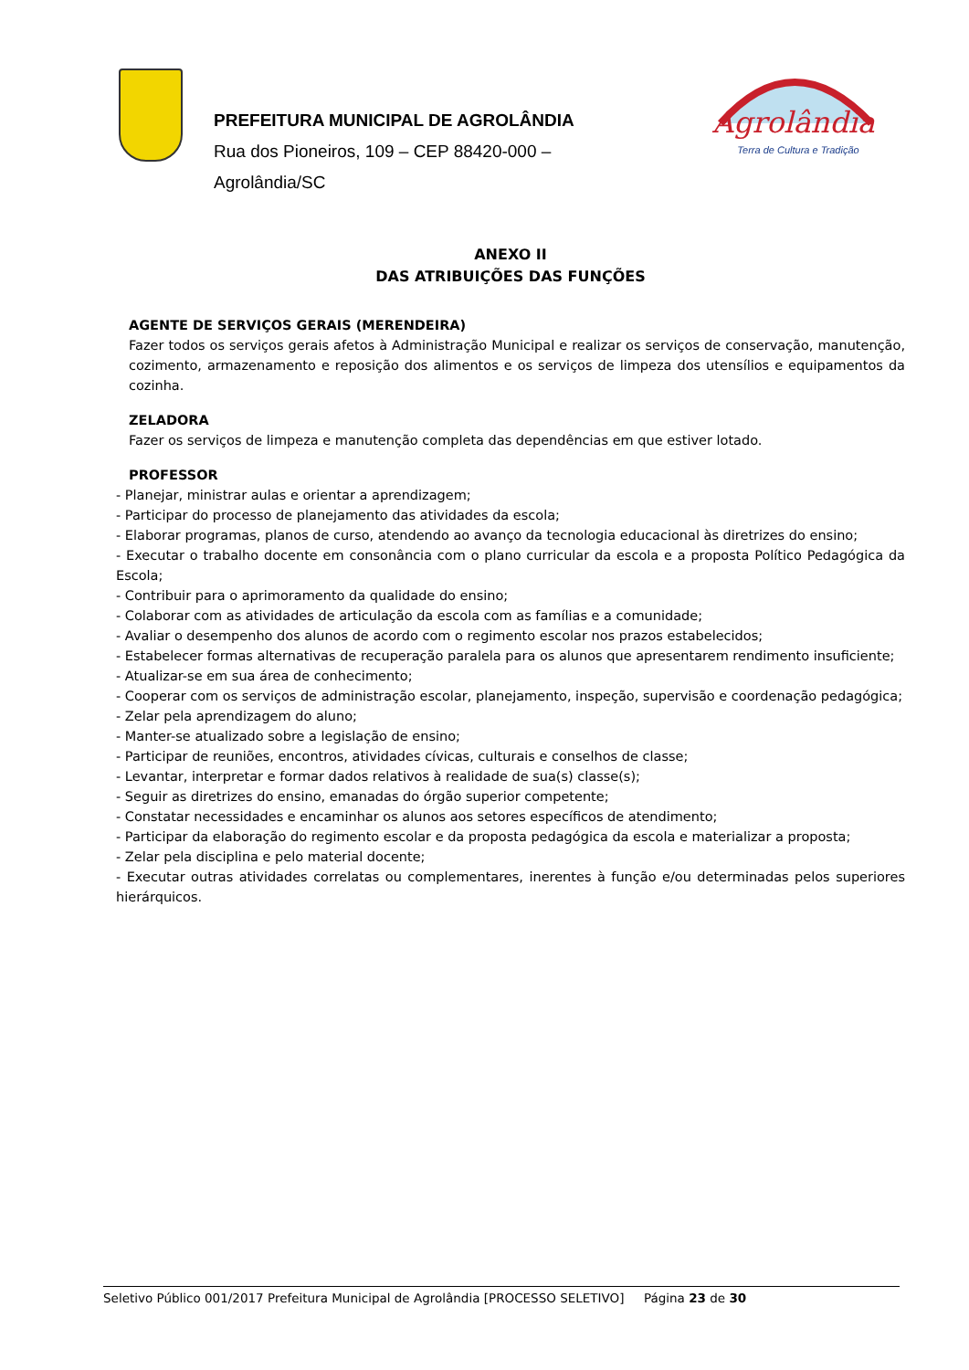PREFEITURA MUNICIPAL DE AGROLÂNDIA
Rua dos Pioneiros, 109 – CEP 88420-000 –
Agrolândia/SC
Agrolândia
Terra de Cultura e Tradição
ANEXO II
DAS ATRIBUIÇÕES DAS FUNÇÕES
AGENTE DE SERVIÇOS GERAIS (MERENDEIRA)
Fazer todos os serviços gerais afetos à Administração Municipal e realizar os serviços de conservação, manutenção, cozimento, armazenamento e reposição dos alimentos e os serviços de limpeza dos utensílios e equipamentos da cozinha.
ZELADORA
Fazer os serviços de limpeza e manutenção completa das dependências em que estiver lotado.
PROFESSOR
- Planejar, ministrar aulas e orientar a aprendizagem;
- Participar do processo de planejamento das atividades da escola;
- Elaborar programas, planos de curso, atendendo ao avanço da tecnologia educacional às diretrizes do ensino;
- Executar o trabalho docente em consonância com o plano curricular da escola e a proposta Político Pedagógica da Escola;
- Contribuir para o aprimoramento da qualidade do ensino;
- Colaborar com as atividades de articulação da escola com as famílias e a comunidade;
- Avaliar o desempenho dos alunos de acordo com o regimento escolar nos prazos estabelecidos;
- Estabelecer formas alternativas de recuperação paralela para os alunos que apresentarem rendimento insuficiente;
- Atualizar-se em sua área de conhecimento;
- Cooperar com os serviços de administração escolar, planejamento, inspeção, supervisão e coordenação pedagógica;
- Zelar pela aprendizagem do aluno;
- Manter-se atualizado sobre a legislação de ensino;
- Participar de reuniões, encontros, atividades cívicas, culturais e conselhos de classe;
- Levantar, interpretar e formar dados relativos à realidade de sua(s) classe(s);
- Seguir as diretrizes do ensino, emanadas do órgão superior competente;
- Constatar necessidades e encaminhar os alunos aos setores específicos de atendimento;
- Participar da elaboração do regimento escolar e da proposta pedagógica da escola e materializar a proposta;
- Zelar pela disciplina e pelo material docente;
- Executar outras atividades correlatas ou complementares, inerentes à função e/ou determinadas pelos superiores hierárquicos.
Seletivo Público 001/2017 Prefeitura Municipal de Agrolândia [PROCESSO SELETIVO] Página 23 de 30